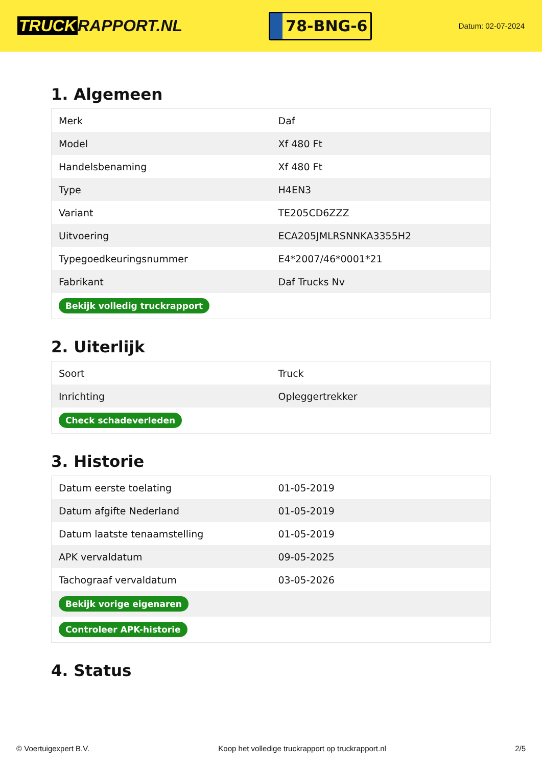TRUCK RAPPORT.NL
78-BNG-6
Datum: 02-07-2024
1. Algemeen
| Merk | Daf |
| Model | Xf 480 Ft |
| Handelsbenaming | Xf 480 Ft |
| Type | H4EN3 |
| Variant | TE205CD6ZZZ |
| Uitvoering | ECA205JMLRSNNKA3355H2 |
| Typegoedkeuringsnummer | E4*2007/46*0001*21 |
| Fabrikant | Daf Trucks Nv |
| Bekijk volledig truckrapport | |
2. Uiterlijk
| Soort | Truck |
| Inrichting | Opleggertrekker |
| Check schadeverleden | |
3. Historie
| Datum eerste toelating | 01-05-2019 |
| Datum afgifte Nederland | 01-05-2019 |
| Datum laatste tenaamstelling | 01-05-2019 |
| APK vervaldatum | 09-05-2025 |
| Tachograaf vervaldatum | 03-05-2026 |
| Bekijk vorige eigenaren | |
| Controleer APK-historie | |
4. Status
© Voertuigexpert B.V. Koop het volledige truckrapport op truckrapport.nl 2/5